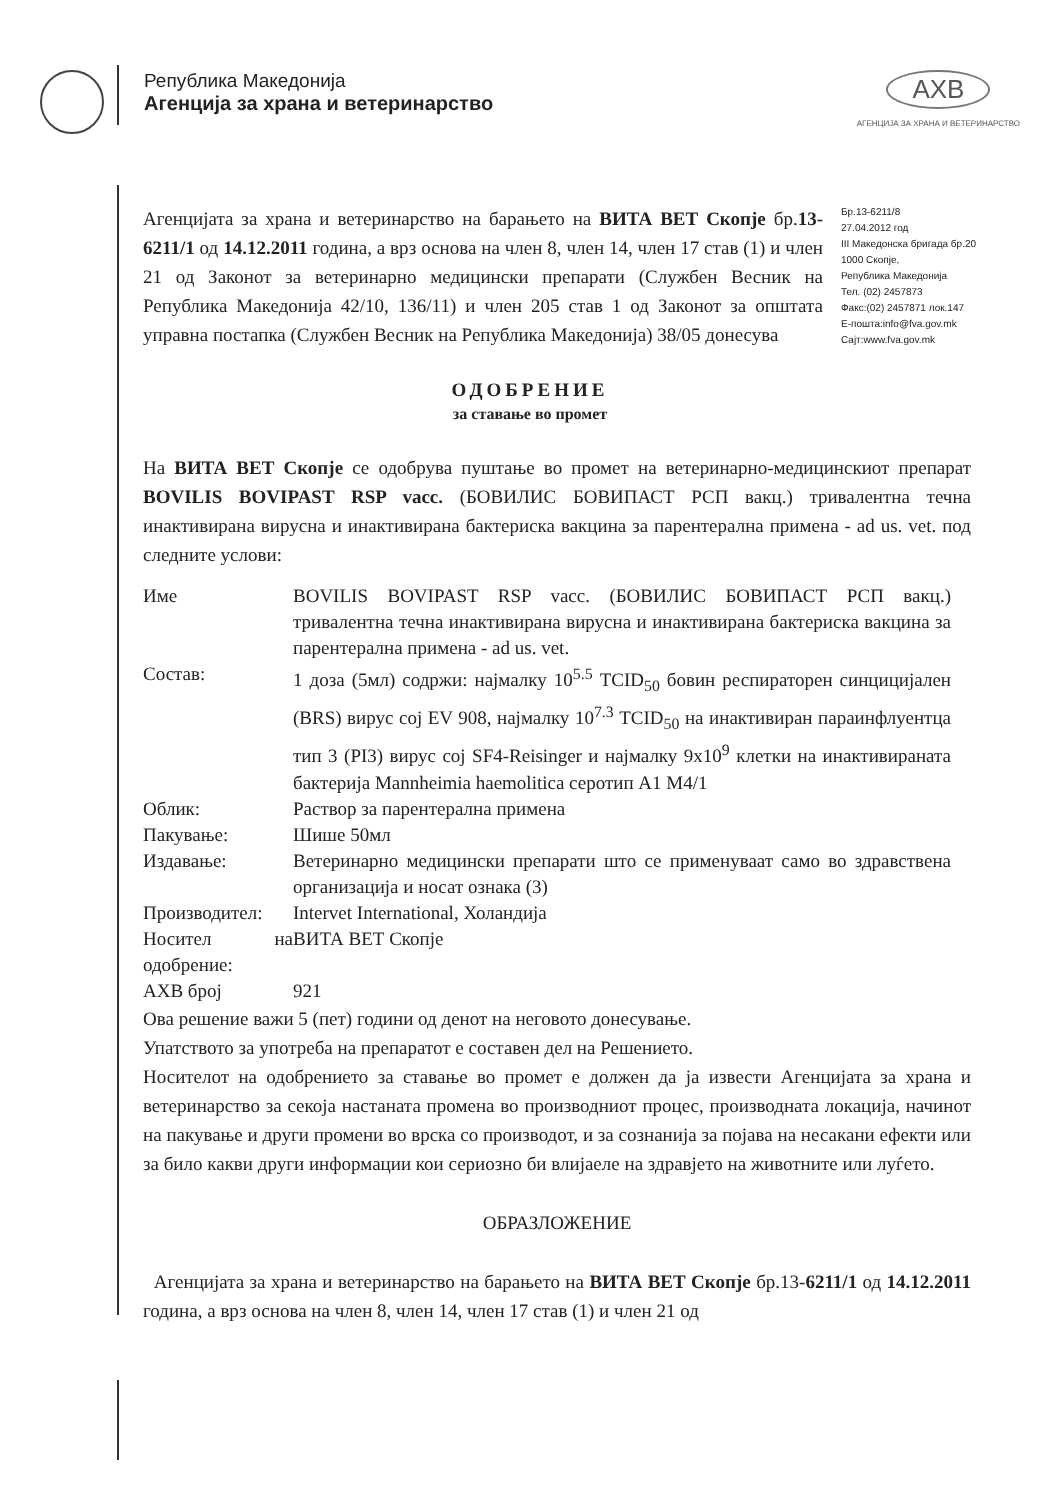Република Македонија
Агенција за храна и ветеринарство
AXB
АГЕНЦИЈА ЗА ХРАНА И ВЕТЕРИНАРСТВО
Агенцијата за храна и ветеринарство на барањето на ВИТА ВЕТ Скопје бр.13-6211/1 од 14.12.2011 година, а врз основа на член 8, член 14, член 17 став (1) и член 21 од Законот за ветеринарно медицински препарати (Службен Весник на Република Македонија 42/10, 136/11) и член 205 став 1 од Законот за општата управна постапка (Службен Весник на Република Македонија) 38/05 донесува
Бр.13-6211/8
27.04.2012 год
III Македонска бригада бр.20
1000 Скопје,
Република Македонија
Тел. (02) 2457873
Факс:(02) 2457871 лок.147
Е-пошта:info@fva.gov.mk
Сајт:www.fva.gov.mk
ОДОБРЕНИЕ
за ставање во промет
На ВИТА ВЕТ Скопје се одобрува пуштање во промет на ветеринарно-медицинскиот препарат BOVILIS BOVIPAST RSP vacc. (БОВИЛИС БОВИПАСТ РСП вакц.) тривалентна течна инактивирана вирусна и инактивирана бактериска вакцина за парентерална примена - ad us. vet. под следните услови:
| Име | BOVILIS BOVIPAST RSP vacc. (БОВИЛИС БОВИПАСТ РСП вакц.) тривалентна течна инактивирана вирусна и инактивирана бактериска вакцина за парентерална примена - ad us. vet. |
| Состав: | 1 доза (5мл) содржи: најмалку 10<sup>5.5</sup> TCID<sub>50</sub> бовин респираторен синцицијален (BRS) вирус сој EV 908, најмалку 10<sup>7.3</sup> TCID<sub>50</sub> на инактивиран параинфлуентца тип 3 (PI3) вирус сој SF4-Reisinger и најмалку 9x10<sup>9</sup> клетки на инактивираната бактерија Mannheimia haemolitica серотип A1 M4/1 |
| Облик: | Раствор за парентерална примена |
| Пакување: | Шише 50мл |
| Издавање: | Ветеринарно медицински препарати што се применуваат само во здравствена организација и носат ознака (3) |
| Производител: | Intervet International, Холандија |
| Носител на одобрение: | ВИТА ВЕТ Скопје |
| АХВ број | 921 |
Ова решение важи 5 (пет) години од денот на неговото донесување.
Упатството за употреба на препаратот е составен дел на Решението.
Носителот на одобрението за ставање во промет е должен да ја извести Агенцијата за храна и ветеринарство за секоја настаната промена во производниот процес, производната локација, начинот на пакување и други промени во врска со производот, и за сознанија за појава на несакани ефекти или за било какви други информации кои сериозно би влијаеле на здравјето на животните или луѓето.
ОБРАЗЛОЖЕНИЕ
Агенцијата за храна и ветеринарство на барањето на ВИТА ВЕТ Скопје бр.13-6211/1 од 14.12.2011 година, а врз основа на член 8, член 14, член 17 став (1) и член 21 од